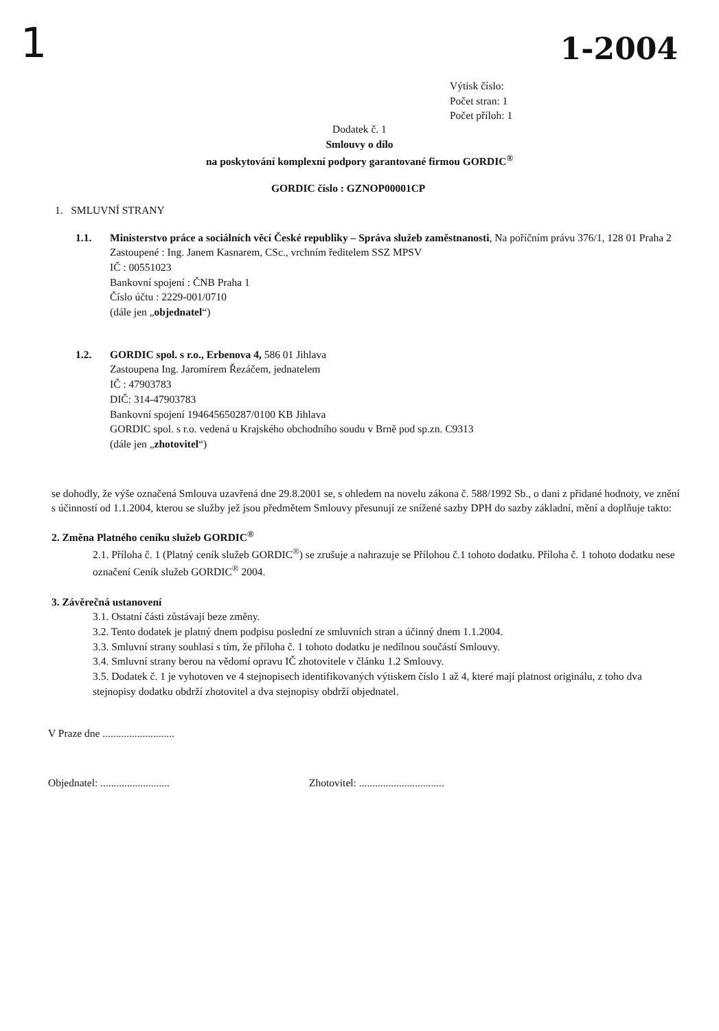1
1-2004
Výtisk číslo:
Počet stran: 1
Počet příloh: 1
Dodatek č. 1
Smlouvy o dílo
na poskytování komplexní podpory garantované firmou GORDIC<sup>®</sup>
GORDIC číslo : GZNOP00001CP
1. SMLUVNÍ STRANY
1.1. Ministerstvo práce a sociálních věcí České republiky – Správa služeb zaměstnanosti, Na poříčním právu 376/1, 128 01 Praha 2
Zastoupené : Ing. Janem Kasnarem, CSc., vrchním ředitelem SSZ MPSV
IČ : 00551023
Bankovní spojení : ČNB Praha 1
Číslo účtu : 2229-001/0710
(dále jen „objednatel“)
1.2. GORDIC spol. s r.o., Erbenova 4, 586 01 Jihlava
Zastoupena Ing. Jaromírem Řezáčem, jednatelem
IČ : 47903783
DIČ: 314-47903783
Bankovní spojení 194645650287/0100 KB Jihlava
GORDIC spol. s r.o. vedená u Krajského obchodního soudu v Brně pod sp.zn. C9313
(dále jen „zhotovitel“)
se dohodly, že výše označená Smlouva uzavřená dne 29.8.2001 se, s ohledem na novelu zákona č. 588/1992 Sb., o dani z přidané hodnoty, ve znění s účinností od 1.1.2004, kterou se služby jež jsou předmětem Smlouvy přesunují ze snížené sazby DPH do sazby základní, mění a doplňuje takto:
2. Změna Platného ceníku služeb GORDIC<sup>®</sup>
2.1. Příloha č. 1 (Platný ceník služeb GORDIC<sup>®</sup>) se zrušuje a nahrazuje se Přílohou č.1 tohoto dodatku. Příloha č. 1 tohoto dodatku nese označení Ceník služeb GORDIC<sup>®</sup> 2004.
3. Závěrečná ustanovení
3.1. Ostatní části zůstávají beze změny.
3.2. Tento dodatek je platný dnem podpisu poslední ze smluvních stran a účinný dnem 1.1.2004.
3.3. Smluvní strany souhlasí s tím, že příloha č. 1 tohoto dodatku je nedílnou součástí Smlouvy.
3.4. Smluvní strany berou na vědomí opravu IČ zhotovitele v článku 1.2 Smlouvy.
3.5. Dodatek č. 1 je vyhotoven ve 4 stejnopisech identifikovaných výtiskem číslo 1 až 4, které mají platnost originálu, z toho dva stejnopisy dodatku obdrží zhotovitel a dva stejnopisy obdrží objednatel.
V Praze dne ...........................
Objednatel: .......................... Zhotovitel: ................................